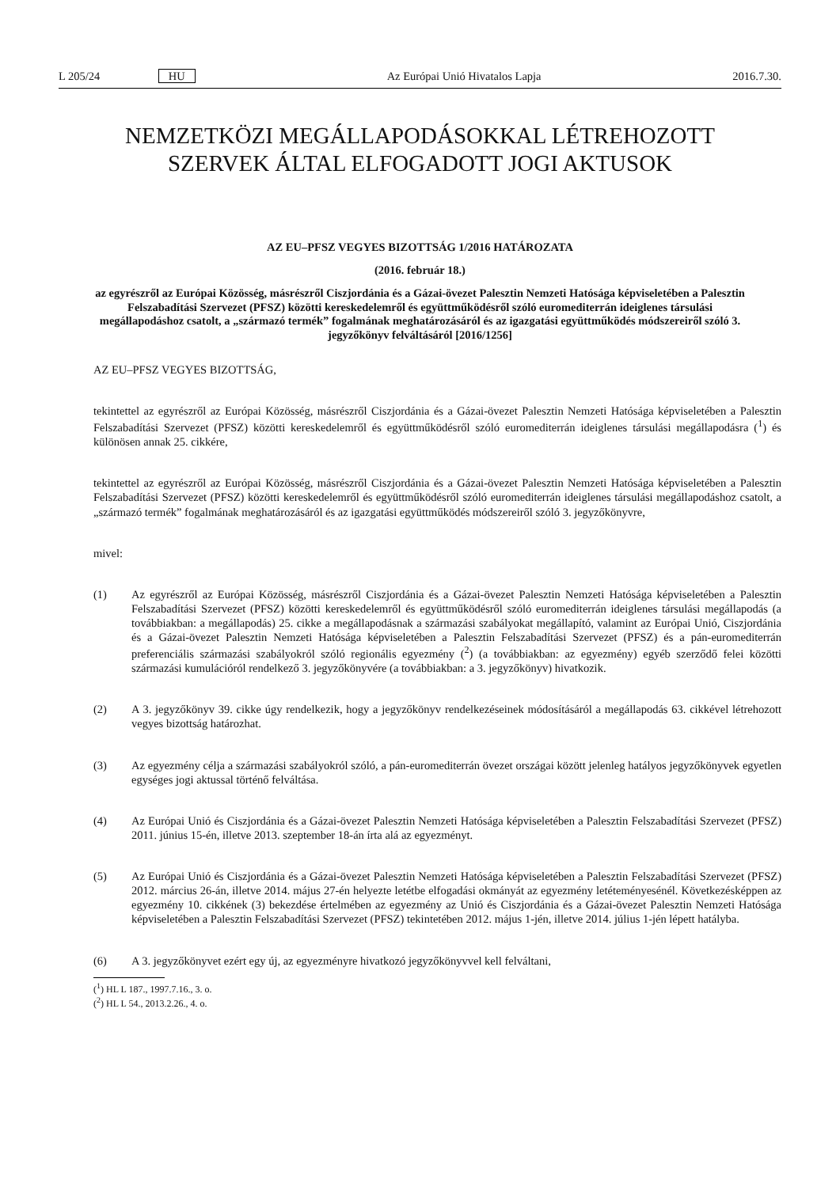L 205/24 HU Az Európai Unió Hivatalos Lapja 2016.7.30.
NEMZETKÖZI MEGÁLLAPODÁSOKKAL LÉTREHOZOTT
SZERVEK ÁLTAL ELFOGADOTT JOGI AKTUSOK
AZ EU–PFSZ VEGYES BIZOTTSÁG 1/2016 HATÁROZATA
(2016. február 18.)
az egyrészről az Európai Közösség, másrészről Ciszjordánia és a Gázai-övezet Palesztin Nemzeti Hatósága képviseletében a Palesztin Felszabadítási Szervezet (PFSZ) közötti kereskedelemről és együttműködésről szóló euromediterrán ideiglenes társulási megállapodáshoz csatolt, a „származó termék” fogalmának meghatározásáról és az igazgatási együttműködés módszereiről szóló 3. jegyzőkönyv felváltásáról [2016/1256]
AZ EU–PFSZ VEGYES BIZOTTSÁG,
tekintettel az egyrészről az Európai Közösség, másrészről Ciszjordánia és a Gázai-övezet Palesztin Nemzeti Hatósága képviseletében a Palesztin Felszabadítási Szervezet (PFSZ) közötti kereskedelemről és együttműködésről szóló euromediterrán ideiglenes társulási megállapodásra (<sup>1</sup>) és különösen annak 25. cikkére,
tekintettel az egyrészről az Európai Közösség, másrészről Ciszjordánia és a Gázai-övezet Palesztin Nemzeti Hatósága képviseletében a Palesztin Felszabadítási Szervezet (PFSZ) közötti kereskedelemről és együttműködésről szóló euromediterrán ideiglenes társulási megállapodáshoz csatolt, a „származó termék” fogalmának meghatározásáról és az igazgatási együttműködés módszereiről szóló 3. jegyzőkönyvre,
mivel:
(1) Az egyrészről az Európai Közösség, másrészről Ciszjordánia és a Gázai-övezet Palesztin Nemzeti Hatósága képviseletében a Palesztin Felszabadítási Szervezet (PFSZ) közötti kereskedelemről és együttműködésről szóló euromediterrán ideiglenes társulási megállapodás (a továbbiakban: a megállapodás) 25. cikke a megállapodásnak a származási szabályokat megállapító, valamint az Európai Unió, Ciszjordánia és a Gázai-övezet Palesztin Nemzeti Hatósága képviseletében a Palesztin Felszabadítási Szervezet (PFSZ) és a pán-euromediterrán preferenciális származási szabályokról szóló regionális egyezmény (<sup>2</sup>) (a továbbiakban: az egyezmény) egyéb szerződő felei közötti származási kumulációról rendelkező 3. jegyzőkönyvére (a továbbiakban: a 3. jegyzőkönyv) hivatkozik.
(2) A 3. jegyzőkönyv 39. cikke úgy rendelkezik, hogy a jegyzőkönyv rendelkezéseinek módosításáról a megállapodás 63. cikkével létrehozott vegyes bizottság határozhat.
(3) Az egyezmény célja a származási szabályokról szóló, a pán-euromediterrán övezet országai között jelenleg hatályos jegyzőkönyvek egyetlen egységes jogi aktussal történő felváltása.
(4) Az Európai Unió és Ciszjordánia és a Gázai-övezet Palesztin Nemzeti Hatósága képviseletében a Palesztin Felszabadítási Szervezet (PFSZ) 2011. június 15-én, illetve 2013. szeptember 18-án írta alá az egyezményt.
(5) Az Európai Unió és Ciszjordánia és a Gázai-övezet Palesztin Nemzeti Hatósága képviseletében a Palesztin Felszabadítási Szervezet (PFSZ) 2012. március 26-án, illetve 2014. május 27-én helyezte letétbe elfogadási okmányát az egyezmény letéteményesénél. Következésképpen az egyezmény 10. cikkének (3) bekezdése értelmében az egyezmény az Unió és Ciszjordánia és a Gázai-övezet Palesztin Nemzeti Hatósága képviseletében a Palesztin Felszabadítási Szervezet (PFSZ) tekintetében 2012. május 1-jén, illetve 2014. július 1-jén lépett hatályba.
(6) A 3. jegyzőkönyvet ezért egy új, az egyezményre hivatkozó jegyzőkönyvvel kell felváltani,
(<sup>1</sup>) HL L 187., 1997.7.16., 3. o.
(<sup>2</sup>) HL L 54., 2013.2.26., 4. o.